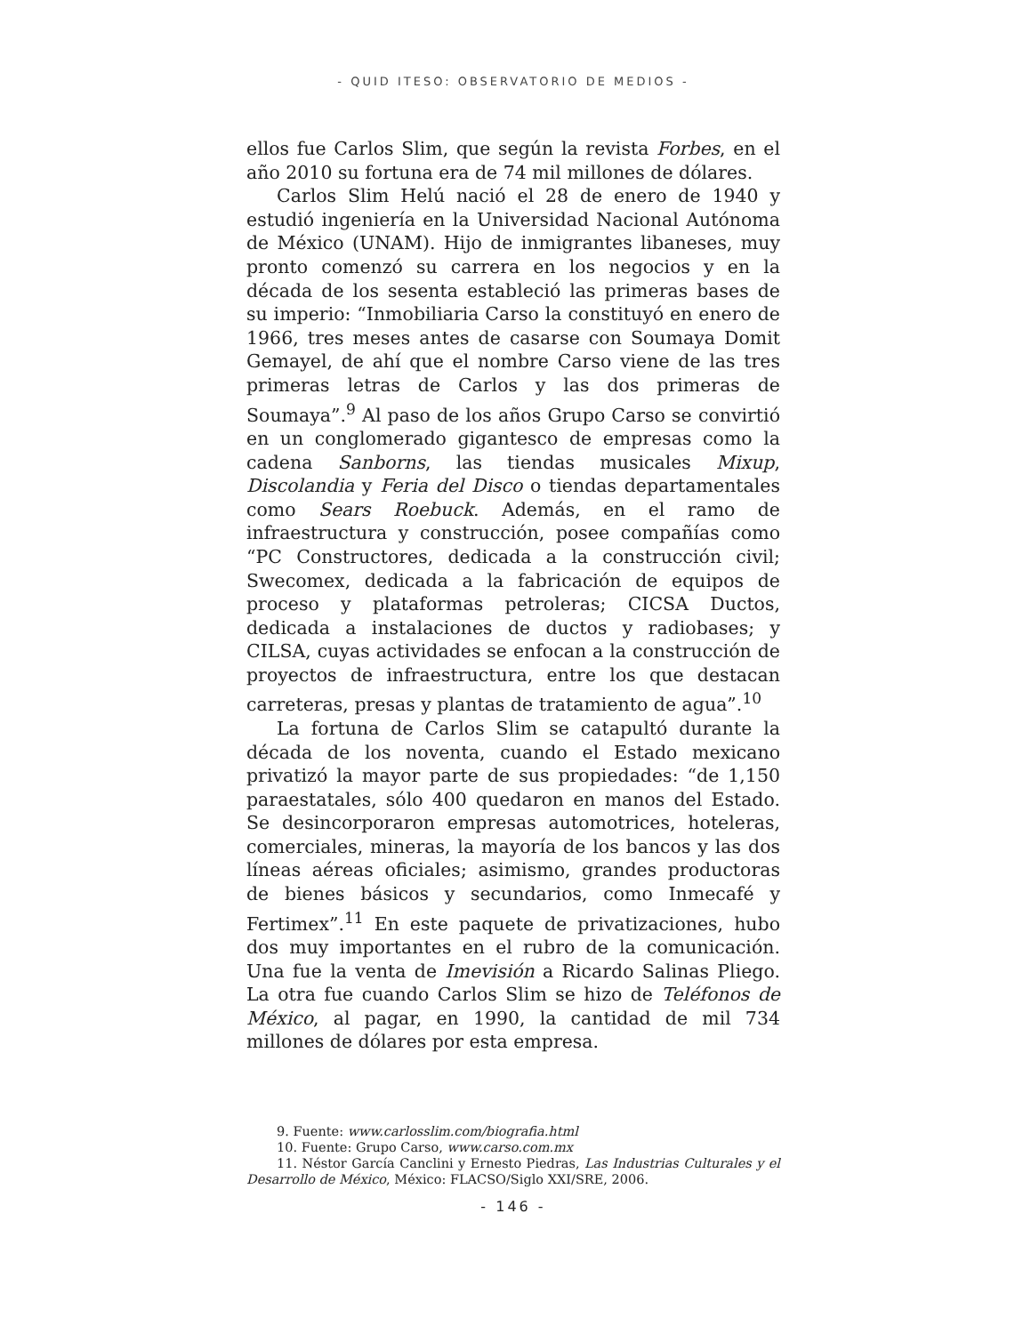- QUID ITESO: OBSERVATORIO DE MEDIOS -
ellos fue Carlos Slim, que según la revista Forbes, en el año 2010 su fortuna era de 74 mil millones de dólares.
Carlos Slim Helú nació el 28 de enero de 1940 y estudió ingeniería en la Universidad Nacional Autónoma de México (UNAM). Hijo de inmigrantes libaneses, muy pronto comenzó su carrera en los negocios y en la década de los sesenta estableció las primeras bases de su imperio: “Inmobiliaria Carso la constituyó en enero de 1966, tres meses antes de casarse con Soumaya Domit Gemayel, de ahí que el nombre Carso viene de las tres primeras letras de Carlos y las dos primeras de Soumaya”.<sup>9</sup> Al paso de los años Grupo Carso se convirtió en un conglomerado gigantesco de empresas como la cadena Sanborns, las tiendas musicales Mixup, Discolandia y Feria del Disco o tiendas departamentales como Sears Roebuck. Además, en el ramo de infraestructura y construcción, posee compañías como “PC Constructores, dedicada a la construcción civil; Swecomex, dedicada a la fabricación de equipos de proceso y plataformas petroleras; CICSA Ductos, dedicada a instalaciones de ductos y radiobases; y CILSA, cuyas actividades se enfocan a la construcción de proyectos de infraestructura, entre los que destacan carreteras, presas y plantas de tratamiento de agua”.<sup>10</sup>
La fortuna de Carlos Slim se catapultó durante la década de los noventa, cuando el Estado mexicano privatizó la mayor parte de sus propiedades: “de 1,150 paraestatales, sólo 400 quedaron en manos del Estado. Se desincorporaron empresas automotrices, hoteleras, comerciales, mineras, la mayoría de los bancos y las dos líneas aéreas oficiales; asimismo, grandes productoras de bienes básicos y secundarios, como Inmecafé y Fertimex”.<sup>11</sup> En este paquete de privatizaciones, hubo dos muy importantes en el rubro de la comunicación. Una fue la venta de Imevisión a Ricardo Salinas Pliego. La otra fue cuando Carlos Slim se hizo de Teléfonos de México, al pagar, en 1990, la cantidad de mil 734 millones de dólares por esta empresa.
9. Fuente: www.carlosslim.com/biografia.html
10. Fuente: Grupo Carso, www.carso.com.mx
11. Néstor García Canclini y Ernesto Piedras, Las Industrias Culturales y el Desarrollo de México, México: FLACSO/Siglo XXI/SRE, 2006.
- 146 -